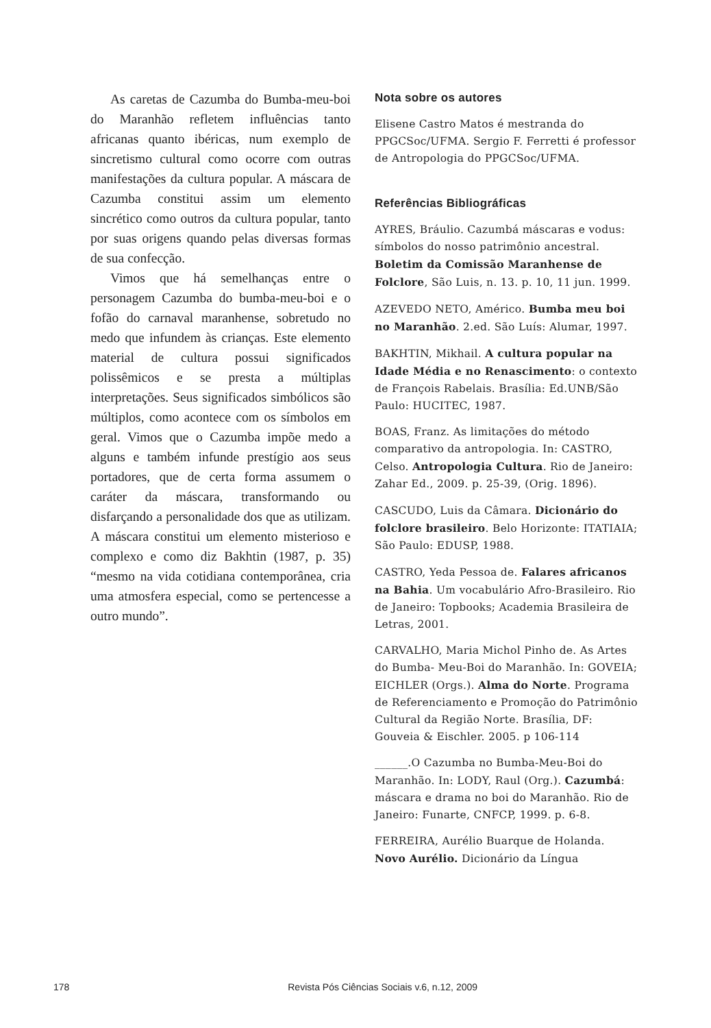As caretas de Cazumba do Bumba-meu-boi do Maranhão refletem influências tanto africanas quanto ibéricas, num exemplo de sincretismo cultural como ocorre com outras manifestações da cultura popular. A máscara de Cazumba constitui assim um elemento sincrético como outros da cultura popular, tanto por suas origens quando pelas diversas formas de sua confecção.
Vimos que há semelhanças entre o personagem Cazumba do bumba-meu-boi e o fofão do carnaval maranhense, sobretudo no medo que infundem às crianças. Este elemento material de cultura possui significados polissêmicos e se presta a múltiplas interpretações. Seus significados simbólicos são múltiplos, como acontece com os símbolos em geral. Vimos que o Cazumba impõe medo a alguns e também infunde prestígio aos seus portadores, que de certa forma assumem o caráter da máscara, transformando ou disfarçando a personalidade dos que as utilizam. A máscara constitui um elemento misterioso e complexo e como diz Bakhtin (1987, p. 35) “mesmo na vida cotidiana contemporânea, cria uma atmosfera especial, como se pertencesse a outro mundo”.
Nota sobre os autores
Elisene Castro Matos é mestranda do PPGCSoc/UFMA. Sergio F. Ferretti é professor de Antropologia do PPGCSoc/UFMA.
Referências Bibliográficas
AYRES, Bráulio. Cazumbá máscaras e vodus: símbolos do nosso patrimônio ancestral. Boletim da Comissão Maranhense de Folclore, São Luis, n. 13. p. 10, 11 jun. 1999.
AZEVEDO NETO, Américo. Bumba meu boi no Maranhão. 2.ed. São Luís: Alumar, 1997.
BAKHTIN, Mikhail. A cultura popular na Idade Média e no Renascimento: o contexto de François Rabelais. Brasília: Ed.UNB/São Paulo: HUCITEC, 1987.
BOAS, Franz. As limitações do método comparativo da antropologia. In: CASTRO, Celso. Antropologia Cultura. Rio de Janeiro: Zahar Ed., 2009. p. 25-39, (Orig. 1896).
CASCUDO, Luis da Câmara. Dicionário do folclore brasileiro. Belo Horizonte: ITATIAIA; São Paulo: EDUSP, 1988.
CASTRO, Yeda Pessoa de. Falares africanos na Bahia. Um vocabulário Afro-Brasileiro. Rio de Janeiro: Topbooks; Academia Brasileira de Letras, 2001.
CARVALHO, Maria Michol Pinho de. As Artes do Bumba- Meu-Boi do Maranhão. In: GOVEIA; EICHLER (Orgs.). Alma do Norte. Programa de Referenciamento e Promoção do Patrimônio Cultural da Região Norte. Brasília, DF: Gouveia & Eischler. 2005. p 106-114
______.O Cazumba no Bumba-Meu-Boi do Maranhão. In: LODY, Raul (Org.). Cazumbá: máscara e drama no boi do Maranhão. Rio de Janeiro: Funarte, CNFCP, 1999. p. 6-8.
FERREIRA, Aurélio Buarque de Holanda. Novo Aurélio. Dicionário da Língua
178 Revista Pós Ciências Sociais v.6, n.12, 2009